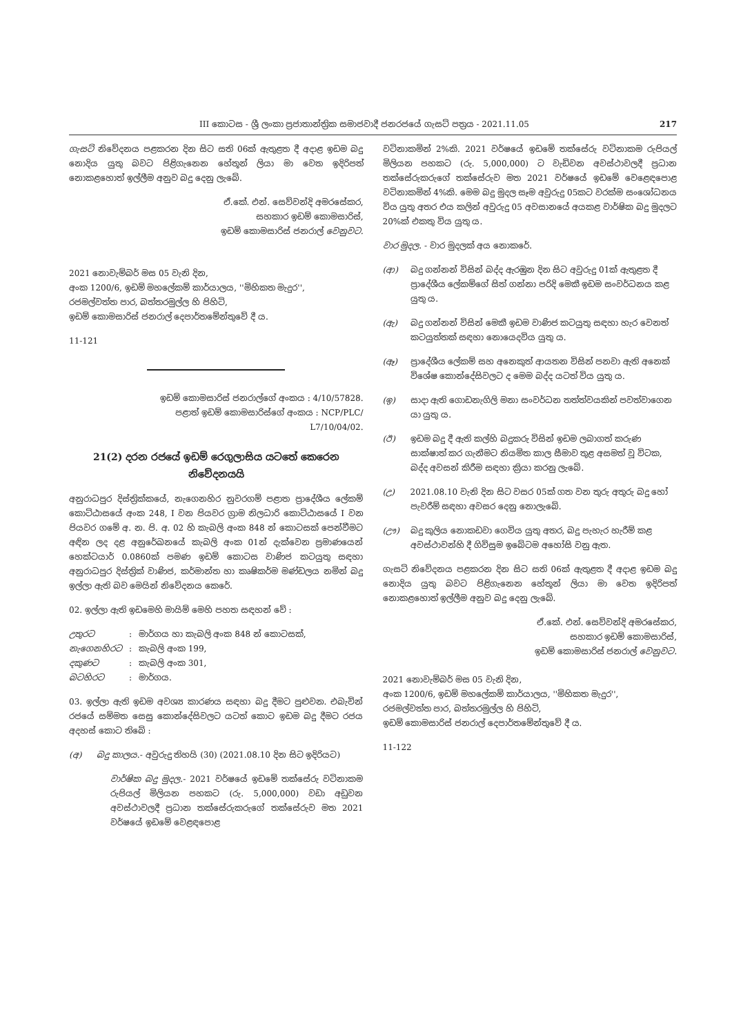III කොටස - ශ්‍රී ලංකා ප්‍රජාතාන්ත්‍රික සමාජවාදී ජනරජයේ ගැසට් පත්‍රය - 2021.11.05 217
ගැසට් නිවේදනය පළකරන දින සිට සති 06ක් ඇතුළත දී අදාළ ඉඩම බදු නොදිය යුතු බවට පිළිගැනෙන හේතූන් ලියා මා වෙත ඉදිරිපත් නොකළහොත් ඉල්ලීම අනුව බදු දෙනු ලැබේ.
ඒ.කේ. එන්. සෙව්වන්දි අමරසේකර,
සහකාර ඉඩම් කොමසාරිස්,
ඉඩම් කොමසාරිස් ජනරාල් වෙනුවට.
2021 නොවැම්බර් මස 05 වැනි දින,
අංක 1200/6, ඉඩම් මහලේකම් කාර්යාලය, ''මිහිකත මැදුර'',
රජමල්වත්ත පාර, බත්තරමුල්ල හි පිහිටි,
ඉඩම් කොමසාරිස් ජනරාල් දෙපාර්තමේන්තුවේ දී ය.
11-121
ඉඩම් කොමසාරිස් ජනරාල්ගේ අංකය : 4/10/57828.
පළාත් ඉඩම් කොමසාරිස්ගේ අංකය : NCP/PLC/
L7/10/04/02.
21(2) දරන රජයේ ඉඩම් රෙගුලාසිය යටතේ කෙරෙන නිවේදනයයි
අනුරාධපුර දිස්ත්‍රික්කයේ, නැගෙනහිර නුවරගම් පළාත ප්‍රාදේශීය ලේකම් කොට්ඨාසයේ අංක 248, I වන පියවර ග්‍රාම නිලධාරි කොට්ඨාසයේ I වන පියවර ගමේ අ. න. පි. අ. 02 හි කැබලි අංක 848 න් කොටසක් පෙන්වීමට අඳින ලද දළ අනුරේඛනයේ කැබලි අංක 01න් දැක්වෙන ප්‍රමාණයෙන් හෙක්ටයාර් 0.0860ක් පමණ ඉඩම් කොටස වාණිජ කටයුතු සඳහා අනුරාධපුර දිස්ත්‍රික් වාණිජ, කර්මාන්ත හා කෘෂිකර්ම මණ්ඩලය නමින් බදු ඉල්ලා ඇති බව මෙයින් නිවේදනය කෙරේ.
02. ඉල්ලා ඇති ඉඩමෙහි මායිම් මෙහි පහත සඳහන් වේ :
| උතුරට | : | මාර්ගය හා කැබලි අංක 848 න් කොටසක්, |
| නැගෙනහිරට | : | කැබලි අංක 199, |
| දකුණට | : | කැබලි අංක 301, |
| බටහිරට | : | මාර්ගය. |
03. ඉල්ලා ඇති ඉඩම අවශ්‍ය කාරණය සඳහා බදු දීමට පුළුවන. එබැවින් රජයේ සම්මත සෙසු කොන්දේසිවලට යටත් කොට ඉඩම බදු දීමට රජය අදහස් කොට තිබේ :
(අ) බදු කාලය.- අවුරුදු තිහයි (30) (2021.08.10 දින සිට ඉදිරියට)
වාර්ෂික බදු මුදල.- 2021 වර්ෂයේ ඉඩමේ තක්සේරු වටිනාකම රුපියල් මිලියන පහකට (රු. 5,000,000) වඩා අඩුවන අවස්ථාවලදී ප්‍රධාන තක්සේරුකරුගේ තක්සේරුව මත 2021 වර්ෂයේ ඉඩමේ වෙළඳපොළ
වටිනාකමින් 2%කි. 2021 වර්ෂයේ ඉඩමේ තක්සේරු වටිනාකම රුපියල් මිලියන පහකට (රු. 5,000,000) ට වැඩිවන අවස්ථාවලදී ප්‍රධාන තක්සේරුකරුගේ තක්සේරුව මත 2021 වර්ෂයේ ඉඩමේ වෙළෙඳපොළ වටිනාකමින් 4%කි. මෙම බදු මුදල සෑම අවුරුදු 05කට වරක්ම සංශෝධනය විය යුතු අතර එය කලින් අවුරුදු 05 අවසානයේ අයකළ වාර්ෂික බදු මුදලට 20%ක් එකතු විය යුතු ය.
වාර මුදල. - වාර මුදලක් අය නොකරේ.
(ආ) බදු ගන්නන් විසින් බද්ද ඇරඹුන දින සිට අවුරුදු 01ක් ඇතුළත දී ප්‍රාදේශීය ලේකම්ගේ සිත් ගන්නා පරිදි මෙකී ඉඩම සංවර්ධනය කළ යුතු ය.
(ඇ) බදු ගන්නන් විසින් මෙකී ඉඩම වාණිජ කටයුතු සඳහා හැර වෙනත් කටයුත්තක් සඳහා නොයෙදවිය යුතු ය.
(ඈ) ප්‍රාදේශීය ලේකම් සහ අනෙකුත් ආයතන විසින් පනවා ඇති අනෙක් විශේෂ කොන්දේසිවලට ද මෙම බද්ද යටත් විය යුතු ය.
(ඉ) සාදා ඇති ගොඩනැගිලි මනා සංවර්ධන තත්ත්වයකින් පවත්වාගෙන යා යුතු ය.
(ඊ) ඉඩම බදු දී ඇති කල්හි බදුකරු විසින් ඉඩම ලබාගත් කරුණ සාක්ෂාත් කර ගැනීමට නියමිත කාල සීමාව තුළ අසමත් වූ විටක, බද්ද අවසන් කිරීම සඳහා ක්‍රියා කරනු ලැබේ.
(උ) 2021.08.10 වැනි දින සිට වසර 05ක් ගත වන තුරු අතුරු බදු හෝ පැවරීම් සඳහා අවසර දෙනු නොලැබේ.
(ඌ) බදු කුලිය නොකඩවා ගෙවිය යුතු අතර, බදු පැහැර හැරීම් කළ අවස්ථාවන්හි දී ගිවිසුම ඉබේටම අහෝසි වනු ඇත.
ගැසට් නිවේදනය පළකරන දින සිට සති 06ක් ඇතුළත දී අදාළ ඉඩම බදු නොදිය යුතු බවට පිළිගැනෙන හේතූන් ලියා මා වෙත ඉදිරිපත් නොකළහොත් ඉල්ලීම අනුව බදු දෙනු ලැබේ.
ඒ.කේ. එන්. සෙව්වන්දි අමරසේකර,
සහකාර ඉඩම් කොමසාරිස්,
ඉඩම් කොමසාරිස් ජනරාල් වෙනුවට.
2021 නොවැම්බර් මස 05 වැනි දින,
අංක 1200/6, ඉඩම් මහලේකම් කාර්යාලය, ''මිහිකත මැදුර'',
රජමල්වත්ත පාර, බත්තරමුල්ල හි පිහිටි,
ඉඩම් කොමසාරිස් ජනරාල් දෙපාර්තමේන්තුවේ දී ය.
11-122